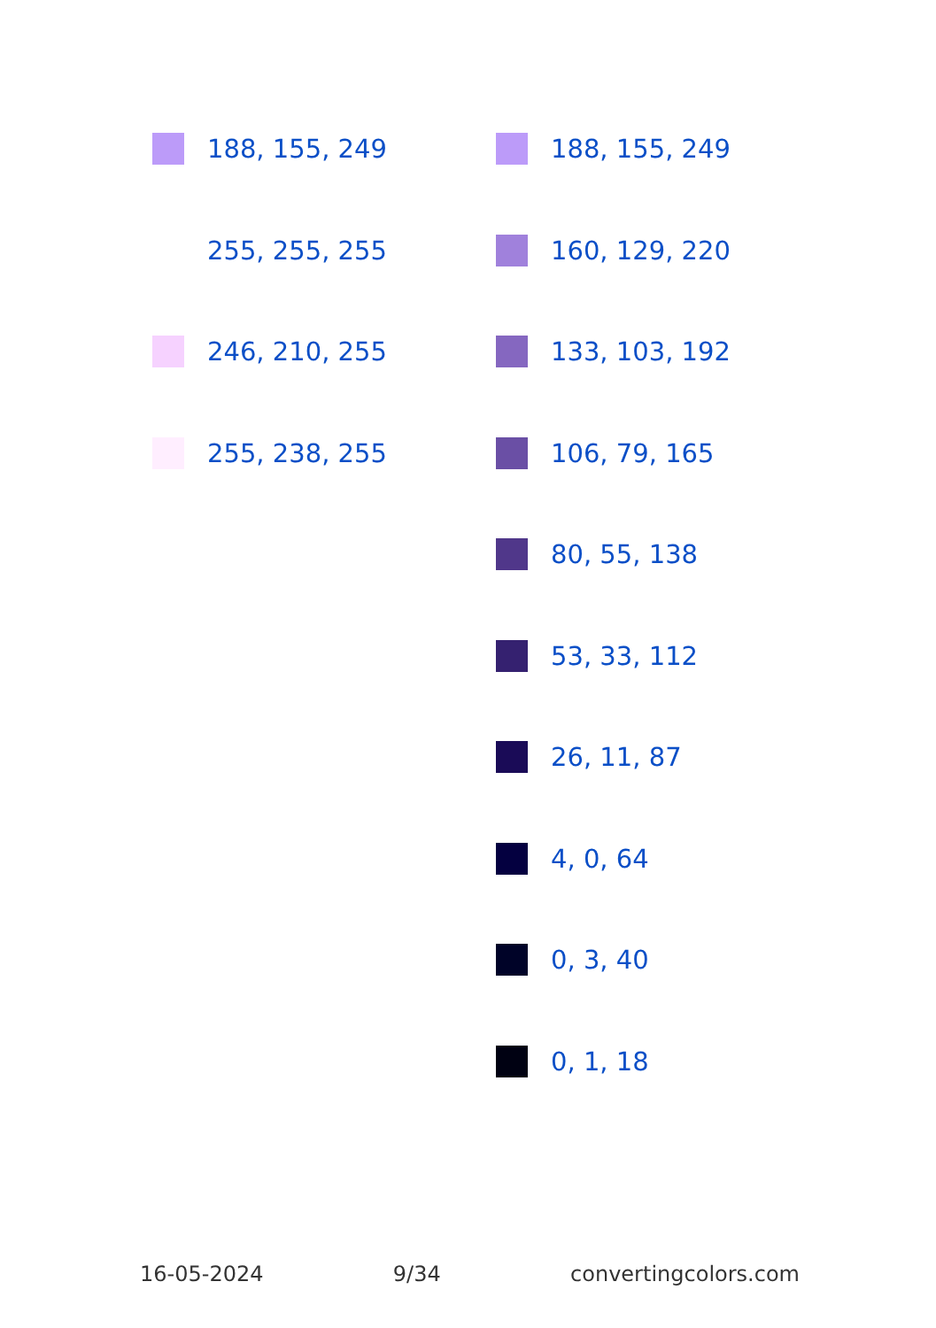188, 155, 249
255, 255, 255
246, 210, 255
255, 238, 255
188, 155, 249
160, 129, 220
133, 103, 192
106, 79, 165
80, 55, 138
53, 33, 112
26, 11, 87
4, 0, 64
0, 3, 40
0, 1, 18
16-05-2024 9/34 convertingcolors.com